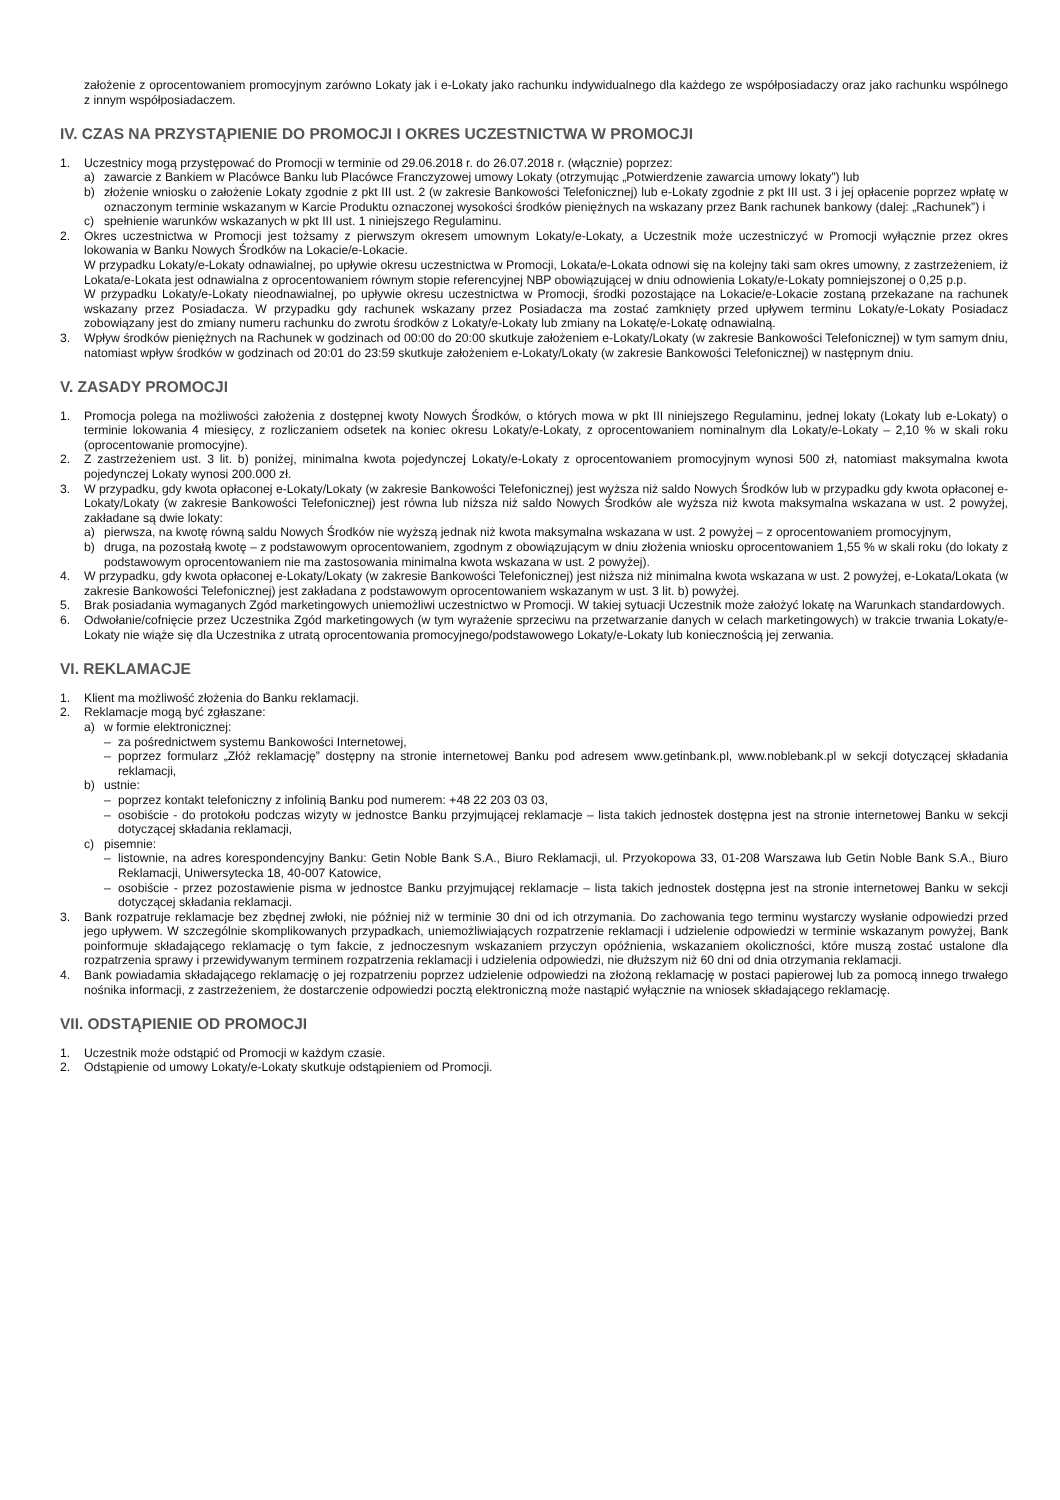założenie z oprocentowaniem promocyjnym zarówno Lokaty jak i e-Lokaty jako rachunku indywidualnego dla każdego ze współposiadaczy oraz jako rachunku wspólnego z innym współposiadaczem.
IV. CZAS NA PRZYSTĄPIENIE DO PROMOCJI I OKRES UCZESTNICTWA W PROMOCJI
1. Uczestnicy mogą przystępować do Promocji w terminie od 29.06.2018 r. do 26.07.2018 r. (włącznie) poprzez:
a) zawarcie z Bankiem w Placówce Banku lub Placówce Franczyzowej umowy Lokaty (otrzymując „Potwierdzenie zawarcia umowy lokaty”) lub
b) złożenie wniosku o założenie Lokaty zgodnie z pkt III ust. 2 (w zakresie Bankowości Telefonicznej) lub e-Lokaty zgodnie z pkt III ust. 3 i jej opłacenie poprzez wpłatę w oznaczonym terminie wskazanym w Karcie Produktu oznaczonej wysokości środków pieniężnych na wskazany przez Bank rachunek bankowy (dalej: „Rachunek”) i
c) spełnienie warunków wskazanych w pkt III ust. 1 niniejszego Regulaminu.
2. Okres uczestnictwa w Promocji jest tożsamy z pierwszym okresem umownym Lokaty/e-Lokaty, a Uczestnik może uczestniczyć w Promocji wyłącznie przez okres lokowania w Banku Nowych Środków na Lokacie/e-Lokacie.
W przypadku Lokaty/e-Lokaty odnawialnej, po upływie okresu uczestnictwa w Promocji, Lokata/e-Lokata odnowi się na kolejny taki sam okres umowny, z zastrzeżeniem, iż Lokata/e-Lokata jest odnawialna z oprocentowaniem równym stopie referencyjnej NBP obowiązującej w dniu odnowienia Lokaty/e-Lokaty pomniejszonej o 0,25 p.p.
W przypadku Lokaty/e-Lokaty nieodnawialnej, po upływie okresu uczestnictwa w Promocji, środki pozostające na Lokacie/e-Lokacie zostaną przekazane na rachunek wskazany przez Posiadacza. W przypadku gdy rachunek wskazany przez Posiadacza ma zostać zamknięty przed upływem terminu Lokaty/e-Lokaty Posiadacz zobowiązany jest do zmiany numeru rachunku do zwrotu środków z Lokaty/e-Lokaty lub zmiany na Lokatę/e-Lokatę odnawialną.
3. Wpływ środków pieniężnych na Rachunek w godzinach od 00:00 do 20:00 skutkuje założeniem e-Lokaty/Lokaty (w zakresie Bankowości Telefonicznej) w tym samym dniu, natomiast wpływ środków w godzinach od 20:01 do 23:59 skutkuje założeniem e-Lokaty/Lokaty (w zakresie Bankowości Telefonicznej) w następnym dniu.
V. ZASADY PROMOCJI
1. Promocja polega na możliwości założenia z dostępnej kwoty Nowych Środków, o których mowa w pkt III niniejszego Regulaminu, jednej lokaty (Lokaty lub e-Lokaty) o terminie lokowania 4 miesięcy, z rozliczaniem odsetek na koniec okresu Lokaty/e-Lokaty, z oprocentowaniem nominalnym dla Lokaty/e-Lokaty – 2,10 % w skali roku (oprocentowanie promocyjne).
2. Z zastrzeżeniem ust. 3 lit. b) poniżej, minimalna kwota pojedynczej Lokaty/e-Lokaty z oprocentowaniem promocyjnym wynosi 500 zł, natomiast maksymalna kwota pojedynczej Lokaty wynosi 200.000 zł.
3. W przypadku, gdy kwota opłaconej e-Lokaty/Lokaty (w zakresie Bankowości Telefonicznej) jest wyższa niż saldo Nowych Środków lub w przypadku gdy kwota opłaconej e-Lokaty/Lokaty (w zakresie Bankowości Telefonicznej) jest równa lub niższa niż saldo Nowych Środków ale wyższa niż kwota maksymalna wskazana w ust. 2 powyżej, zakładane są dwie lokaty:
a) pierwsza, na kwotę równą saldu Nowych Środków nie wyższą jednak niż kwota maksymalna wskazana w ust. 2 powyżej – z oprocentowaniem promocyjnym,
b) druga, na pozostałą kwotę – z podstawowym oprocentowaniem, zgodnym z obowiązującym w dniu złożenia wniosku oprocentowaniem 1,55 % w skali roku (do lokaty z podstawowym oprocentowaniem nie ma zastosowania minimalna kwota wskazana w ust. 2 powyżej).
4. W przypadku, gdy kwota opłaconej e-Lokaty/Lokaty (w zakresie Bankowości Telefonicznej) jest niższa niż minimalna kwota wskazana w ust. 2 powyżej, e-Lokata/Lokata (w zakresie Bankowości Telefonicznej) jest zakładana z podstawowym oprocentowaniem wskazanym w ust. 3 lit. b) powyżej.
5. Brak posiadania wymaganych Zgód marketingowych uniemożliwi uczestnictwo w Promocji. W takiej sytuacji Uczestnik może założyć lokatę na Warunkach standardowych.
6. Odwołanie/cofnięcie przez Uczestnika Zgód marketingowych (w tym wyrażenie sprzeciwu na przetwarzanie danych w celach marketingowych) w trakcie trwania Lokaty/e-Lokaty nie wiąże się dla Uczestnika z utratą oprocentowania promocyjnego/podstawowego Lokaty/e-Lokaty lub koniecznością jej zerwania.
VI. REKLAMACJE
1. Klient ma możliwość złożenia do Banku reklamacji.
2. Reklamacje mogą być zgłaszane:
a) w formie elektronicznej:
– za pośrednictwem systemu Bankowości Internetowej,
– poprzez formularz „Złóż reklamację” dostępny na stronie internetowej Banku pod adresem www.getinbank.pl, www.noblebank.pl w sekcji dotyczącej składania reklamacji,
b) ustnie:
– poprzez kontakt telefoniczny z infolinią Banku pod numerem: +48 22 203 03 03,
– osobiście - do protokołu podczas wizyty w jednostce Banku przyjmującej reklamacje – lista takich jednostek dostępna jest na stronie internetowej Banku w sekcji dotyczącej składania reklamacji,
c) pisemnie:
– listownie, na adres korespondencyjny Banku: Getin Noble Bank S.A., Biuro Reklamacji, ul. Przyokopowa 33, 01-208 Warszawa lub Getin Noble Bank S.A., Biuro Reklamacji, Uniwersytecka 18, 40-007 Katowice,
– osobiście - przez pozostawienie pisma w jednostce Banku przyjmującej reklamacje – lista takich jednostek dostępna jest na stronie internetowej Banku w sekcji dotyczącej składania reklamacji.
3. Bank rozpatruje reklamacje bez zbędnej zwłoki, nie później niż w terminie 30 dni od ich otrzymania. Do zachowania tego terminu wystarczy wysłanie odpowiedzi przed jego upływem. W szczególnie skomplikowanych przypadkach, uniemożliwiających rozpatrzenie reklamacji i udzielenie odpowiedzi w terminie wskazanym powyżej, Bank poinformuje składającego reklamację o tym fakcie, z jednoczesnym wskazaniem przyczyn opóźnienia, wskazaniem okoliczności, które muszą zostać ustalone dla rozpatrzenia sprawy i przewidywanym terminem rozpatrzenia reklamacji i udzielenia odpowiedzi, nie dłuższym niż 60 dni od dnia otrzymania reklamacji.
4. Bank powiadamia składającego reklamację o jej rozpatrzeniu poprzez udzielenie odpowiedzi na złożoną reklamację w postaci papierowej lub za pomocą innego trwałego nośnika informacji, z zastrzeżeniem, że dostarczenie odpowiedzi pocztą elektroniczną może nastąpić wyłącznie na wniosek składającego reklamację.
VII. ODSTĄPIENIE OD PROMOCJI
1. Uczestnik może odstąpić od Promocji w każdym czasie.
2. Odstąpienie od umowy Lokaty/e-Lokaty skutkuje odstąpieniem od Promocji.